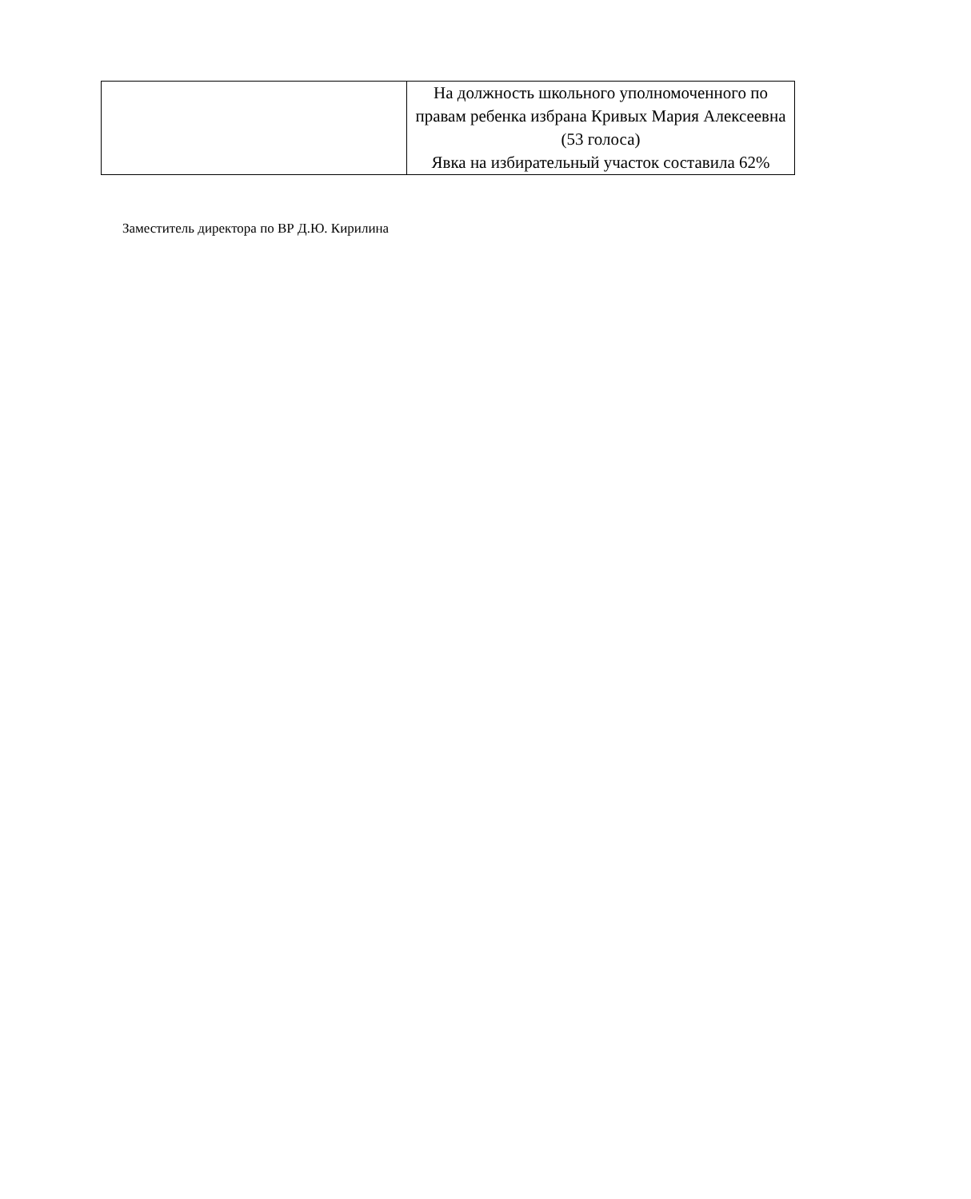| | На должность школьного уполномоченного по правам ребенка избрана Кривых Мария Алексеевна (53 голоса) Явка на избирательный участок составила 62% |
Заместитель директора по ВР Д.Ю. Кирилина